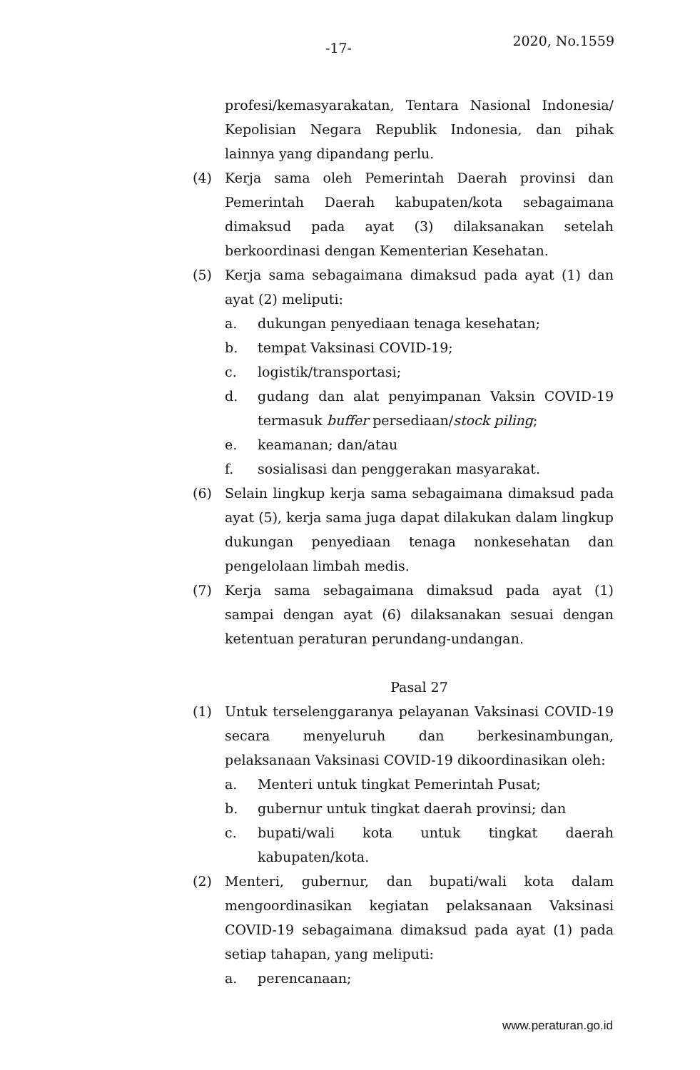-17- 2020, No.1559
profesi/kemasyarakatan, Tentara Nasional Indonesia/ Kepolisian Negara Republik Indonesia, dan pihak lainnya yang dipandang perlu.
(4) Kerja sama oleh Pemerintah Daerah provinsi dan Pemerintah Daerah kabupaten/kota sebagaimana dimaksud pada ayat (3) dilaksanakan setelah berkoordinasi dengan Kementerian Kesehatan.
(5) Kerja sama sebagaimana dimaksud pada ayat (1) dan ayat (2) meliputi:
a. dukungan penyediaan tenaga kesehatan;
b. tempat Vaksinasi COVID-19;
c. logistik/transportasi;
d. gudang dan alat penyimpanan Vaksin COVID-19 termasuk buffer persediaan/stock piling;
e. keamanan; dan/atau
f. sosialisasi dan penggerakan masyarakat.
(6) Selain lingkup kerja sama sebagaimana dimaksud pada ayat (5), kerja sama juga dapat dilakukan dalam lingkup dukungan penyediaan tenaga nonkesehatan dan pengelolaan limbah medis.
(7) Kerja sama sebagaimana dimaksud pada ayat (1) sampai dengan ayat (6) dilaksanakan sesuai dengan ketentuan peraturan perundang-undangan.
Pasal 27
(1) Untuk terselenggaranya pelayanan Vaksinasi COVID-19 secara menyeluruh dan berkesinambungan, pelaksanaan Vaksinasi COVID-19 dikoordinasikan oleh:
a. Menteri untuk tingkat Pemerintah Pusat;
b. gubernur untuk tingkat daerah provinsi; dan
c. bupati/wali kota untuk tingkat daerah kabupaten/kota.
(2) Menteri, gubernur, dan bupati/wali kota dalam mengoordinasikan kegiatan pelaksanaan Vaksinasi COVID-19 sebagaimana dimaksud pada ayat (1) pada setiap tahapan, yang meliputi:
a. perencanaan;
www.peraturan.go.id